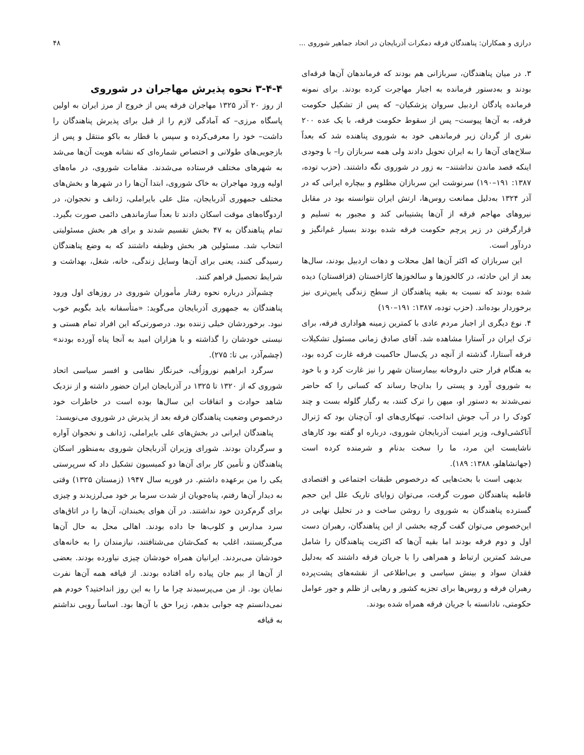درازی و همکاران: پناهندگان فرقه دمکرات آذربایجان در اتحاد جماهیر شوروی ... ۴۸
۳. در میان پناهندگان، سربازانی هم بودند که فرماندهان آن‌ها فرقه‌ای بودند و به‌دستور فرمانده به اجبار مهاجرت کرده بودند. برای نمونه فرمانده پادگان اردبیل سروان پزشکیان– که پس از تشکیل حکومت فرقه، به آن‌ها پیوست– پس از سقوط حکومت فرقه، با یک عده ۲۰۰ نفری از گردان زیر فرماندهی خود به شوروی پناهنده شد که بعداً سلاح‌های آن‌ها را به ایران تحویل دادند ولی همه سربازان را– با وجودی اینکه قصد ماندن نداشتند– به زور در شوروی نگه داشتند. (حزب توده، ۱۳۸۷: ۱۹۱–۱۹۰) سرنوشت این سربازان مظلوم و بیچاره ایرانی که در آذر ۱۳۲۴ به‌دلیل ممانعت روس‌ها، ارتش ایران نتوانسته بود در مقابل نیروهای مهاجم فرقه از آن‌ها پشتیبانی کند و مجبور به تسلیم و قرارگرفتن در زیر پرچم حکومت فرقه شده بودند بسیار غم‌انگیز و دردآور است.
این سربازان که اکثر آن‌ها اهل محلات و دهات اردبیل بودند، سال‌ها بعد از این حادثه، در کالخوزها و سالخوزها کازاخستان (قزاقستان) دیده شده بودند که نسبت به بقیه پناهندگان از سطح زندگی پایین‌تری نیز برخوردار بوده‌اند. (حزب توده، ۱۳۸۷: ۱۹۱–۱۹۰)
۴. نوع دیگری از اجبار مردم عادی با کمترین زمینه هواداری فرقه، برای ترک ایران در آستارا مشاهده شد. آقای صادق زمانی مسئول تشکیلات فرقه آستارا، گذشته از آنچه در یک‌سال حاکمیت فرقه غارت کرده بود، به هنگام فرار حتی داروخانه بیمارستان شهر را نیز غارت کرد و با خود به شوروی آورد و پستی را بدان‌جا رساند که کسانی را که حاضر نمی‌شدند به دستور او، میهن را ترک کنند، به رگبار گلوله بست و چند کودک را در آب جوش انداخت. تبهکاری‌های او، آن‌چنان بود که ژنرال آتاکشی‌اوف، وزیر امنیت آذربایجان شوروی، درباره او گفته بود کارهای ناشایست این مرد، ما را سخت بدنام و شرمنده کرده است (جهانشاهلو، ۱۳۸۸: ۱۸۹).
بدیهی است با بحث‌هایی که درخصوص طبقات اجتماعی و اقتصادی قاطبه پناهندگان صورت گرفت، می‌توان زوایای تاریک علل این حجم گسترده پناهندگان به شوروی را روشن ساخت و در تحلیل نهایی در این‌خصوص می‌توان گفت گرچه بخشی از این پناهندگان، رهبران دست اول و دوم فرقه بودند اما بقیه آن‌ها که اکثریت پناهندگان را شامل می‌شد کمترین ارتباط و همراهی را با جریان فرقه داشتند که به‌دلیل فقدان سواد و بینش سیاسی و بی‌اطلاعی از نقشه‌های پشت‌پرده رهبران فرقه و روس‌ها برای تجزیه کشور و رهایی از ظلم و جور عوامل حکومتی، نادانسته با جریان فرقه همراه شده بودند.
۳-۴-۴ نحوه پذیرش مهاجران در شوروی
از روز ۲۰ آذر ۱۳۲۵ مهاجران فرقه پس از خروج از مرز ایران به اولین پاسگاه مرزی– که آمادگی لازم را از قبل برای پذیرش پناهندگان را داشت– خود را معرفی‌کرده و سپس با قطار به باکو منتقل و پس از بازجویی‌های طولانی و اختصاص شماره‌ای که نشانه هویت آن‌ها می‌شد به شهرهای مختلف فرستاده می‌شدند. مقامات شوروی، در ماه‌های اولیه ورود مهاجران به خاک شوروی، ابتدا آن‌ها را در شهرها و بخش‌های مختلف جمهوری آذربایجان، مثل علی بایراملی، ژدانف و نخجوان، در اردوگاه‌های موقت اسکان دادند تا بعداً سازماندهی دائمی صورت بگیرد. تمام پناهندگان به ۴۷ بخش تقسیم شدند و برای هر بخش مسئولیتی انتخاب شد. مسئولین هر بخش وظیفه داشتند که به وضع پناهندگان رسیدگی کنند، یعنی برای آن‌ها وسایل زندگی، خانه، شغل، بهداشت و شرایط تحصیل فراهم کنند.
چشم‌آذر درباره نحوه رفتار مأموران شوروی در روزهای اول ورود پناهندگان به جمهوری آذربایجان می‌گوید: «متأسفانه باید بگویم خوب نبود. برخوردشان خیلی زننده بود. درصورتی‌که این افراد تمام هستی و نیستی خودشان را گذاشته و با هزاران امید به آنجا پناه آورده بودند» (چشم‌آذر، بی تا: ۲۷۵).
سرگرد ابراهیم نوروزاُف، خبرنگار نظامی و افسر سیاسی اتحاد شوروی که از ۱۳۲۰ تا ۱۳۲۵ در آذربایجان ایران حضور داشته و از نزدیک شاهد حوادث و اتفاقات این سال‌ها بوده است در خاطرات خود درخصوص وضعیت پناهندگان فرقه بعد از پذیرش در شوروی می‌نویسد:
پناهندگان ایرانی در بخش‌های علی بایراملی، ژدانف و نخجوان آواره و سرگردان بودند. شورای وزیران آذربایجان شوروی به‌منظور اسکان پناهندگان و تأمین کار برای آن‌ها دو کمیسیون تشکیل داد که سرپرستی یکی را من برعهده داشتم. در فوریه سال ۱۹۴۷ (زمستان ۱۳۲۵) وقتی به دیدار آن‌ها رفتم، پناه‌جویان از شدت سرما بر خود می‌لرزیدند و چیزی برای گرم‌کردن خود نداشتند. در آن هوای یخبندان، آن‌ها را در اتاق‌های سرد مدارس و کلوب‌ها جا داده بودند. اهالی محل به حال آن‌ها می‌گریستند، اغلب به کمک‌شان می‌شتافتند، نیازمندان را به خانه‌های خودشان می‌بردند. ایرانیان همراه خودشان چیزی نیاورده بودند. بعضی از آن‌ها از بیم جان پیاده راه افتاده بودند. از قیافه همه آن‌ها نفرت نمایان بود. از من می‌پرسیدند چرا ما را به این روز انداختید؟ خودم هم نمی‌دانستم چه جوابی بدهم، زیرا حق با آن‌ها بود. اساساً رویی نداشتم به قیافه